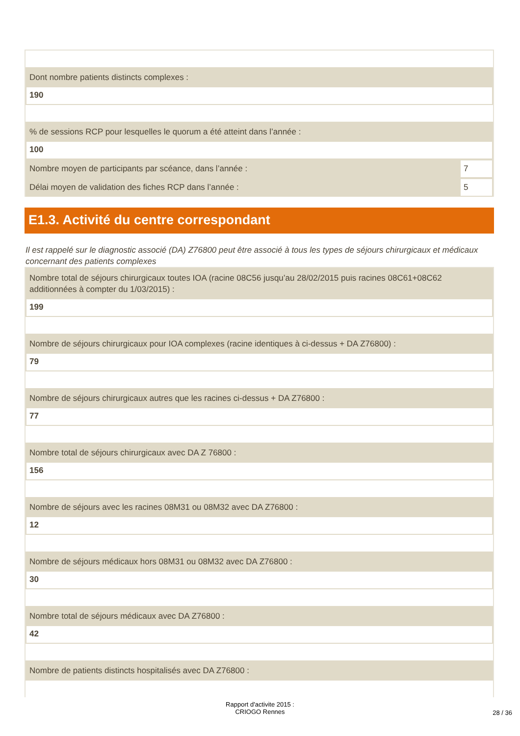Dont nombre patients distincts complexes :
190
% de sessions RCP pour lesquelles le quorum a été atteint dans l’année :
100
Nombre moyen de participants par scéance, dans l’année :
7
Délai moyen de validation des fiches RCP dans l’année :
5
E1.3. Activité du centre correspondant
Il est rappelé sur le diagnostic associé (DA) Z76800 peut être associé à tous les types de séjours chirurgicaux et médicaux concernant des patients complexes
Nombre total de séjours chirurgicaux toutes IOA (racine 08C56 jusqu’au 28/02/2015 puis racines 08C61+08C62 additionnées à compter du 1/03/2015) :
199
Nombre de séjours chirurgicaux pour IOA complexes (racine identiques à ci-dessus + DA Z76800) :
79
Nombre de séjours chirurgicaux autres que les racines ci-dessus + DA Z76800 :
77
Nombre total de séjours chirurgicaux avec DA Z 76800 :
156
Nombre de séjours avec les racines 08M31 ou 08M32 avec DA Z76800 :
12
Nombre de séjours médicaux hors 08M31 ou 08M32 avec DA Z76800 :
30
Nombre total de séjours médicaux avec DA Z76800 :
42
Nombre de patients distincts hospitalisés avec DA Z76800 :
Rapport d'activite 2015 :
CRIOGO Rennes
28 / 36